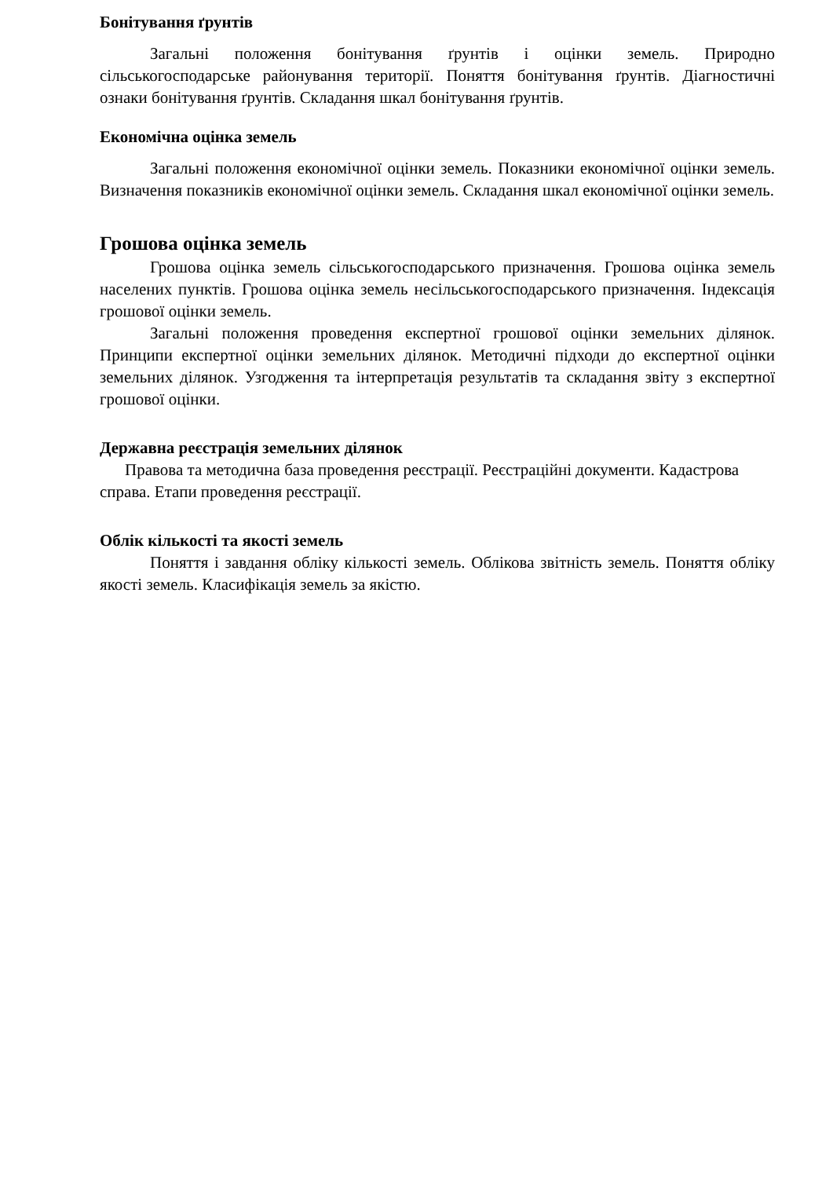Бонітування ґрунтів
Загальні положення бонітування ґрунтів і оцінки земель. Природно сільськогосподарське районування території. Поняття бонітування ґрунтів. Діагностичні ознаки бонітування ґрунтів. Складання шкал бонітування ґрунтів.
Економічна оцінка земель
Загальні положення економічної оцінки земель. Показники економічної оцінки земель. Визначення показників економічної оцінки земель. Складання шкал економічної оцінки земель.
Грошова оцінка земель
Грошова оцінка земель сільськогосподарського призначення. Грошова оцінка земель населених пунктів. Грошова оцінка земель несільськогосподарського призначення. Індексація грошової оцінки земель.
Загальні положення проведення експертної грошової оцінки земельних ділянок. Принципи експертної оцінки земельних ділянок. Методичні підходи до експертної оцінки земельних ділянок. Узгодження та інтерпретація результатів та складання звіту з експертної грошової оцінки.
Державна реєстрація земельних ділянок
Правова та методична база проведення реєстрації. Реєстраційні документи. Кадастрова справа. Етапи проведення реєстрації.
Облік кількості та якості земель
Поняття і завдання обліку кількості земель. Облікова звітність земель. Поняття обліку якості земель. Класифікація земель за якістю.